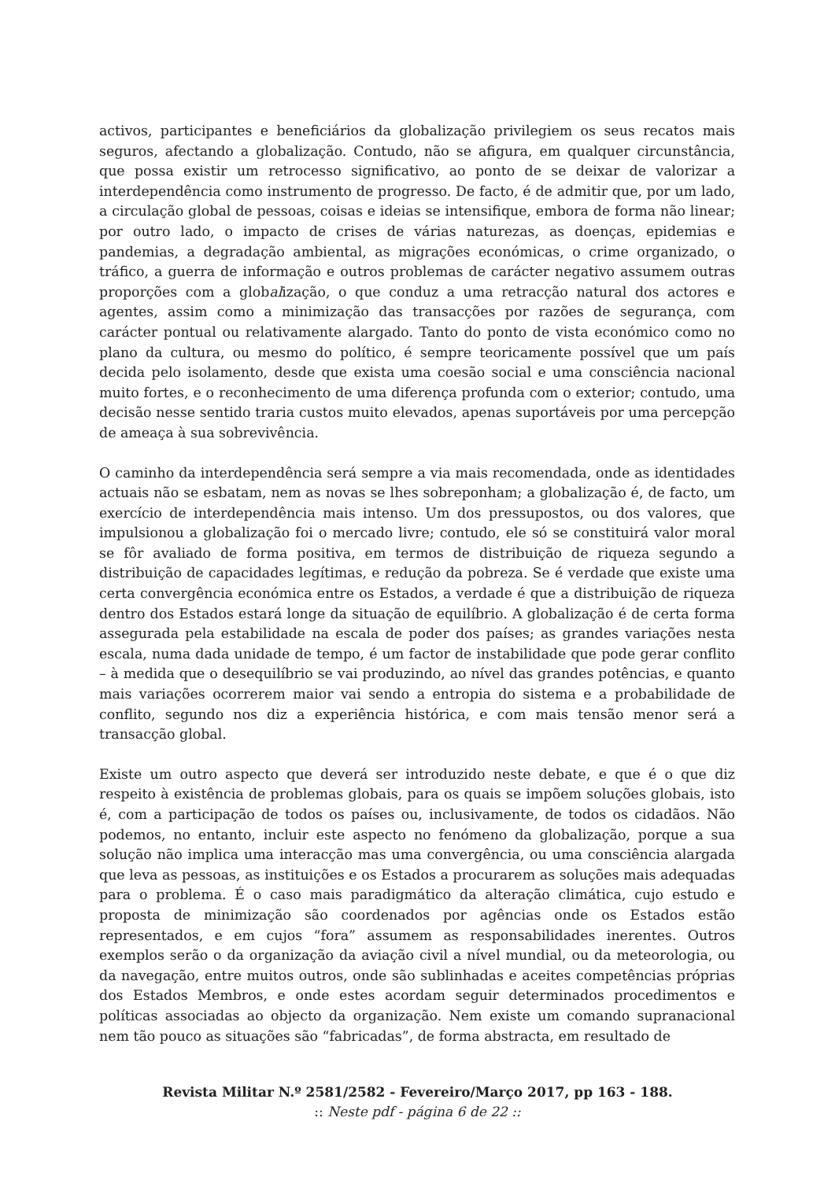activos, participantes e beneficiários da globalização privilegiem os seus recatos mais seguros, afectando a globalização. Contudo, não se afigura, em qualquer circunstância, que possa existir um retrocesso significativo, ao ponto de se deixar de valorizar a interdependência como instrumento de progresso. De facto, é de admitir que, por um lado, a circulação global de pessoas, coisas e ideias se intensifique, embora de forma não linear; por outro lado, o impacto de crises de várias naturezas, as doenças, epidemias e pandemias, a degradação ambiental, as migrações económicas, o crime organizado, o tráfico, a guerra de informação e outros problemas de carácter negativo assumem outras proporções com a globalização, o que conduz a uma retracção natural dos actores e agentes, assim como a minimização das transacções por razões de segurança, com carácter pontual ou relativamente alargado. Tanto do ponto de vista económico como no plano da cultura, ou mesmo do político, é sempre teoricamente possível que um país decida pelo isolamento, desde que exista uma coesão social e uma consciência nacional muito fortes, e o reconhecimento de uma diferença profunda com o exterior; contudo, uma decisão nesse sentido traria custos muito elevados, apenas suportáveis por uma percepção de ameaça à sua sobrevivência.
O caminho da interdependência será sempre a via mais recomendada, onde as identidades actuais não se esbatam, nem as novas se lhes sobreponham; a globalização é, de facto, um exercício de interdependência mais intenso. Um dos pressupostos, ou dos valores, que impulsionou a globalização foi o mercado livre; contudo, ele só se constituirá valor moral se fôr avaliado de forma positiva, em termos de distribuição de riqueza segundo a distribuição de capacidades legítimas, e redução da pobreza. Se é verdade que existe uma certa convergência económica entre os Estados, a verdade é que a distribuição de riqueza dentro dos Estados estará longe da situação de equilíbrio. A globalização é de certa forma assegurada pela estabilidade na escala de poder dos países; as grandes variações nesta escala, numa dada unidade de tempo, é um factor de instabilidade que pode gerar conflito – à medida que o desequilíbrio se vai produzindo, ao nível das grandes potências, e quanto mais variações ocorrerem maior vai sendo a entropia do sistema e a probabilidade de conflito, segundo nos diz a experiência histórica, e com mais tensão menor será a transacção global.
Existe um outro aspecto que deverá ser introduzido neste debate, e que é o que diz respeito à existência de problemas globais, para os quais se impõem soluções globais, isto é, com a participação de todos os países ou, inclusivamente, de todos os cidadãos. Não podemos, no entanto, incluir este aspecto no fenómeno da globalização, porque a sua solução não implica uma interacção mas uma convergência, ou uma consciência alargada que leva as pessoas, as instituições e os Estados a procurarem as soluções mais adequadas para o problema. É o caso mais paradigmático da alteração climática, cujo estudo e proposta de minimização são coordenados por agências onde os Estados estão representados, e em cujos “fora” assumem as responsabilidades inerentes. Outros exemplos serão o da organização da aviação civil a nível mundial, ou da meteorologia, ou da navegação, entre muitos outros, onde são sublinhadas e aceites competências próprias dos Estados Membros, e onde estes acordam seguir determinados procedimentos e políticas associadas ao objecto da organização. Nem existe um comando supranacional nem tão pouco as situações são “fabricadas”, de forma abstracta, em resultado de
Revista Militar N.º 2581/2582 - Fevereiro/Março 2017, pp 163 - 188.
:: Neste pdf - página 6 de 22 ::